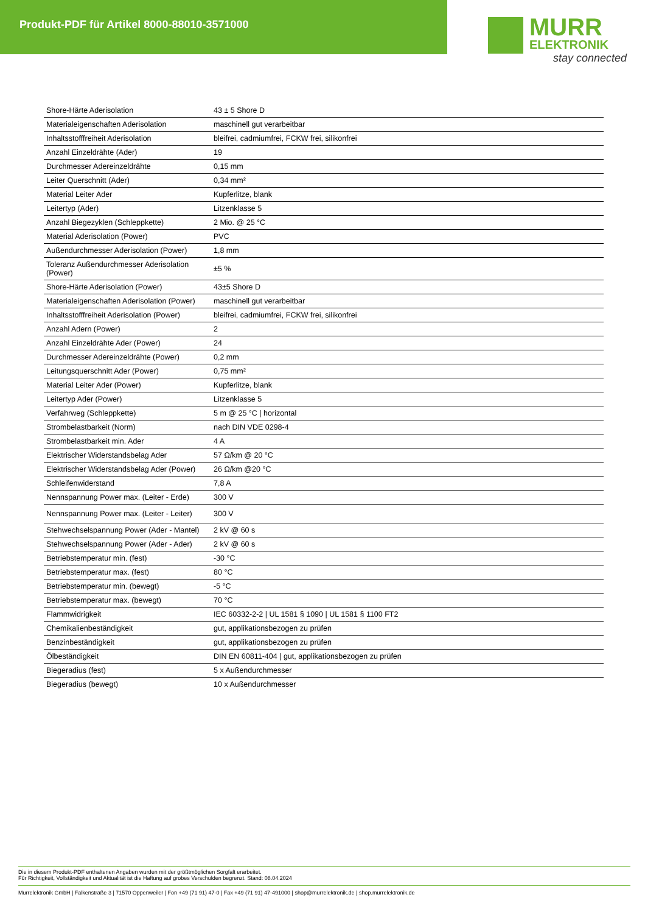Produkt-PDF für Artikel 8000-88010-3571000
MURR
ELEKTRONIK
stay connected
| Shore-Härte Aderisolation | 43 ± 5 Shore D |
| Materialeigenschaften Aderisolation | maschinell gut verarbeitbar |
| Inhaltsstofffreiheit Aderisolation | bleifrei, cadmiumfrei, FCKW frei, silikonfrei |
| Anzahl Einzeldrähte (Ader) | 19 |
| Durchmesser Adereinzeldrähte | 0,15 mm |
| Leiter Querschnitt (Ader) | 0,34 mm² |
| Material Leiter Ader | Kupferlitze, blank |
| Leitertyp (Ader) | Litzenklasse 5 |
| Anzahl Biegezyklen (Schleppkette) | 2 Mio. @ 25 °C |
| Material Aderisolation (Power) | PVC |
| Außendurchmesser Aderisolation (Power) | 1,8 mm |
| Toleranz Außendurchmesser Aderisolation (Power) | ±5 % |
| Shore-Härte Aderisolation (Power) | 43±5 Shore D |
| Materialeigenschaften Aderisolation (Power) | maschinell gut verarbeitbar |
| Inhaltsstofffreiheit Aderisolation (Power) | bleifrei, cadmiumfrei, FCKW frei, silikonfrei |
| Anzahl Adern (Power) | 2 |
| Anzahl Einzeldrähte Ader (Power) | 24 |
| Durchmesser Adereinzeldrähte (Power) | 0,2 mm |
| Leitungsquerschnitt Ader (Power) | 0,75 mm² |
| Material Leiter Ader (Power) | Kupferlitze, blank |
| Leitertyp Ader (Power) | Litzenklasse 5 |
| Verfahrweg (Schleppkette) | 5 m @ 25 °C / horizontal |
| Strombelastbarkeit (Norm) | nach DIN VDE 0298-4 |
| Strombelastbarkeit min. Ader | 4 A |
| Elektrischer Widerstandsbelag Ader | 57 Ω/km @ 20 °C |
| Elektrischer Widerstandsbelag Ader (Power) | 26 Ω/km @20 °C |
| Schleifenwiderstand | 7,8 A |
| Nennspannung Power max. (Leiter - Erde) | 300 V |
| Nennspannung Power max. (Leiter - Leiter) | 300 V |
| Stehwechselspannung Power (Ader - Mantel) | 2 kV @ 60 s |
| Stehwechselspannung Power (Ader - Ader) | 2 kV @ 60 s |
| Betriebstemperatur min. (fest) | -30 °C |
| Betriebstemperatur max. (fest) | 80 °C |
| Betriebstemperatur min. (bewegt) | -5 °C |
| Betriebstemperatur max. (bewegt) | 70 °C |
| Flammwidrigkeit | IEC 60332-2-2 / UL 1581 § 1090 / UL 1581 § 1100 FT2 |
| Chemikalienbeständigkeit | gut, applikationsbezogen zu prüfen |
| Benzinbeständigkeit | gut, applikationsbezogen zu prüfen |
| Ölbeständigkeit | DIN EN 60811-404 / gut, applikationsbezogen zu prüfen |
| Biegeradius (fest) | 5 x Außendurchmesser |
| Biegeradius (bewegt) | 10 x Außendurchmesser |
Die in diesem Produkt-PDF enthaltenen Angaben wurden mit der größtmöglichen Sorgfalt erarbeitet.
Für Richtigkeit, Vollständigkeit und Aktualität ist die Haftung auf grobes Verschulden begrenzt. Stand: 08.04.2024
Murrelektronik GmbH | Falkenstraße 3 | 71570 Oppenweiler | Fon +49 (71 91) 47-0 | Fax +49 (71 91) 47-491000 | shop@murrelektronik.de | shop.murrelektronik.de